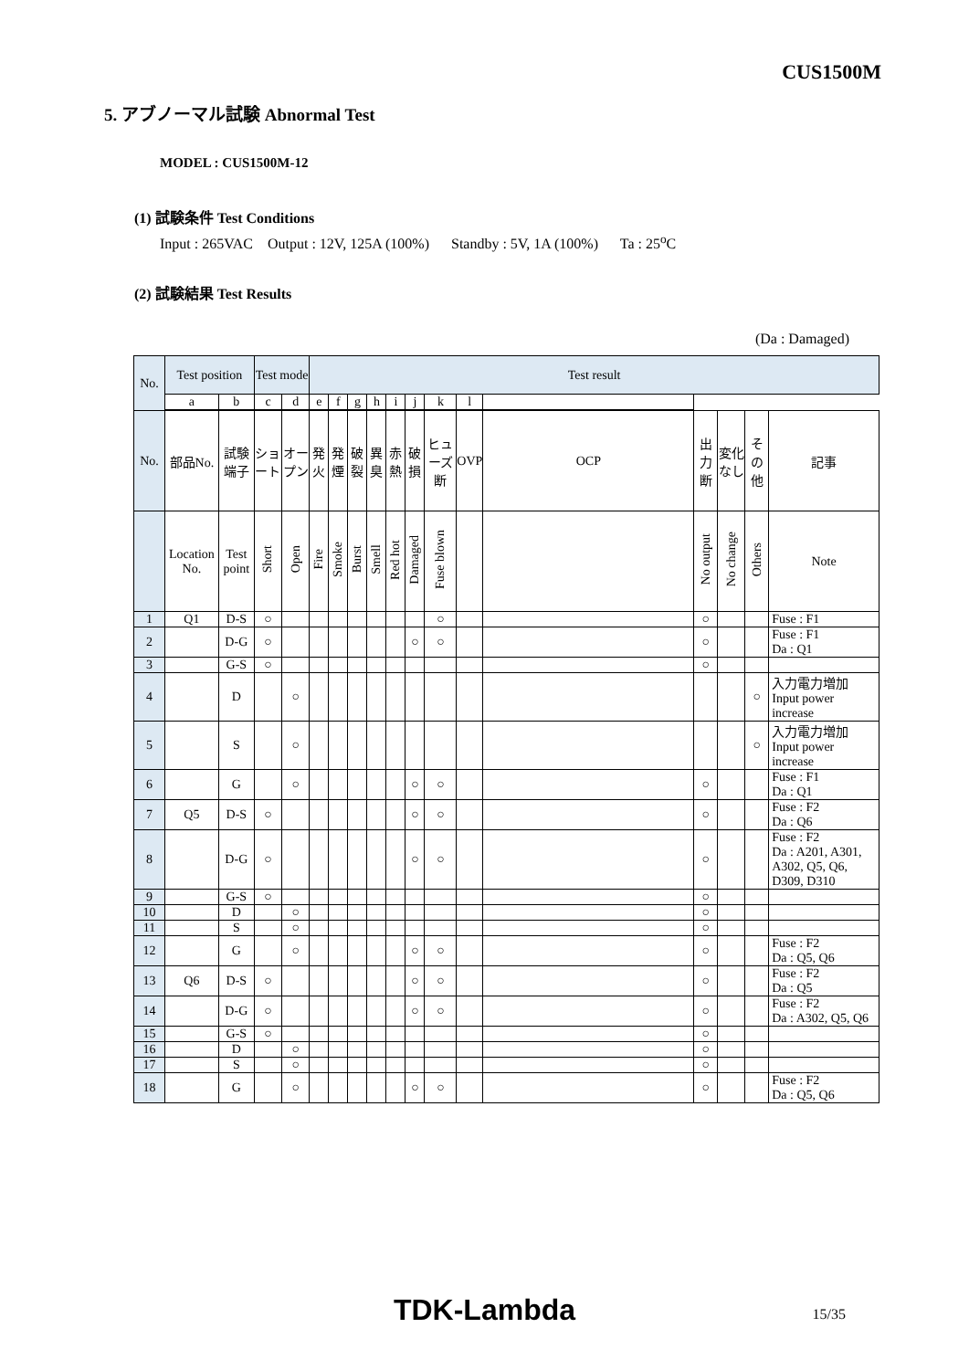CUS1500M
5. アブノーマル試験 Abnormal Test
MODEL : CUS1500M-12
(1) 試験条件 Test Conditions
Input : 265VAC Output : 12V, 125A (100%) Standby : 5V, 1A (100%) Ta : 25<sup>o</sup>C
(2) 試験結果 Test Results
(Da : Damaged)
| No. | Test position | | Test mode | | Test result | | | | | | | | | | | | |
| --- | --- | --- | --- | --- | --- | --- | --- | --- | --- | --- | --- | --- | --- | --- | --- | --- | --- |
| | a | b | c | d | e | f | g | h | i | j | k | l | | | | | |
| No. | 部品No. | 試験端子 | ショート | オープン | 発火 | 発煙 | 破裂 | 異臭 | 赤熱 | 破損 | ヒューズ断 | OVP | OCP | 出力断 | 変化なし | その他 | 記事 |
| | Location No. | Test point | Short | Open | Fire | Smoke | Burst | Smell | Red hot | Damaged | Fuse blown | | | No output | No change | Others | Note |
| 1 | Q1 | D-S | ○ | | | | | | | | ○ | | | ○ | | | Fuse : F1 |
| 2 | | D-G | ○ | | | | | | | ○ | ○ | | | ○ | | | Fuse : F1 Da : Q1 |
| 3 | | G-S | ○ | | | | | | | | | | | ○ | | | |
| 4 | | D | | ○ | | | | | | | | | | | | ○ | 入力電力増加 Input power increase |
| 5 | | S | | ○ | | | | | | | | | | | | ○ | 入力電力増加 Input power increase |
| 6 | | G | | ○ | | | | | | ○ | ○ | | | ○ | | | Fuse : F1 Da : Q1 |
| 7 | Q5 | D-S | ○ | | | | | | | ○ | ○ | | | ○ | | | Fuse : F2 Da : Q6 |
| 8 | | D-G | ○ | | | | | | | ○ | ○ | | | ○ | | | Fuse : F2 Da : A201, A301, A302, Q5, Q6, D309, D310 |
| 9 | | G-S | ○ | | | | | | | | | | | ○ | | | |
| 10 | | D | | ○ | | | | | | | | | | ○ | | | |
| 11 | | S | | ○ | | | | | | | | | | ○ | | | |
| 12 | | G | | ○ | | | | | | ○ | ○ | | | ○ | | | Fuse : F2 Da : Q5, Q6 |
| 13 | Q6 | D-S | ○ | | | | | | | ○ | ○ | | | ○ | | | Fuse : F2 Da : Q5 |
| 14 | | D-G | ○ | | | | | | | ○ | ○ | | | ○ | | | Fuse : F2 Da : A302, Q5, Q6 |
| 15 | | G-S | ○ | | | | | | | | | | | ○ | | | |
| 16 | | D | | ○ | | | | | | | | | | ○ | | | |
| 17 | | S | | ○ | | | | | | | | | | ○ | | | |
| 18 | | G | | ○ | | | | | | ○ | ○ | | | ○ | | | Fuse : F2 Da : Q5, Q6 |
TDK-Lambda 15/35